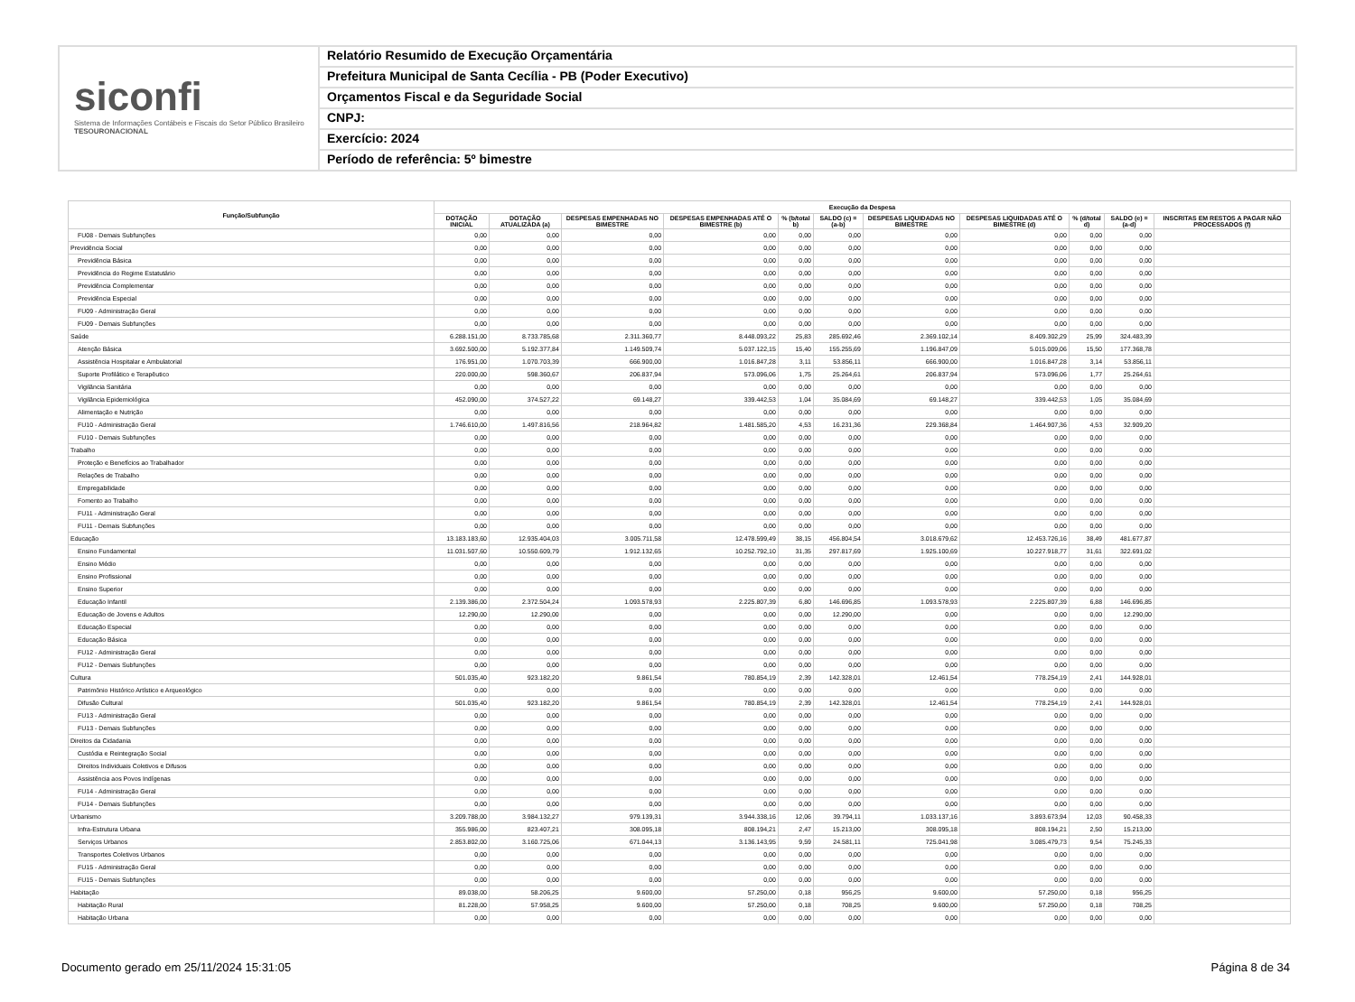siconfi
Sistema de Informações Contábeis e Fiscais do Setor Público Brasileiro
TESOURONACIONAL
Relatório Resumido de Execução Orçamentária
Prefeitura Municipal de Santa Cecília - PB (Poder Executivo)
Orçamentos Fiscal e da Seguridade Social
CNPJ:
Exercício: 2024
Período de referência: 5º bimestre
| Função/Subfunção | Execução da Despesa | | | | | | | | | | |
| --- | --- | --- | --- | --- | --- | --- | --- | --- | --- | --- | --- |
| | DOTAÇÃO INICIAL | DOTAÇÃO ATUALIZADA (a) | DESPESAS EMPENHADAS NO BIMESTRE | DESPESAS EMPENHADAS ATÉ O BIMESTRE (b) | % (b/total b) | SALDO (c) = (a-b) | DESPESAS LIQUIDADAS NO BIMESTRE | DESPESAS LIQUIDADAS ATÉ O BIMESTRE (d) | % (d/total d) | SALDO (e) = (a-d) | INSCRITAS EM RESTOS A PAGAR NÃO PROCESSADOS (f) |
| FU08 - Demais Subfunções | 0,00 | 0,00 | 0,00 | 0,00 | 0,00 | 0,00 | 0,00 | 0,00 | 0,00 | 0,00 | |
| Previdência Social | 0,00 | 0,00 | 0,00 | 0,00 | 0,00 | 0,00 | 0,00 | 0,00 | 0,00 | 0,00 | |
| Previdência Básica | 0,00 | 0,00 | 0,00 | 0,00 | 0,00 | 0,00 | 0,00 | 0,00 | 0,00 | 0,00 | |
| Previdência do Regime Estatutário | 0,00 | 0,00 | 0,00 | 0,00 | 0,00 | 0,00 | 0,00 | 0,00 | 0,00 | 0,00 | |
| Previdência Complementar | 0,00 | 0,00 | 0,00 | 0,00 | 0,00 | 0,00 | 0,00 | 0,00 | 0,00 | 0,00 | |
| Previdência Especial | 0,00 | 0,00 | 0,00 | 0,00 | 0,00 | 0,00 | 0,00 | 0,00 | 0,00 | 0,00 | |
| FU09 - Administração Geral | 0,00 | 0,00 | 0,00 | 0,00 | 0,00 | 0,00 | 0,00 | 0,00 | 0,00 | 0,00 | |
| FU09 - Demais Subfunções | 0,00 | 0,00 | 0,00 | 0,00 | 0,00 | 0,00 | 0,00 | 0,00 | 0,00 | 0,00 | |
| Saúde | 6.288.151,00 | 8.733.785,68 | 2.311.360,77 | 8.448.093,22 | 25,83 | 285.692,46 | 2.369.102,14 | 8.409.302,29 | 25,99 | 324.483,39 | |
| Atenção Básica | 3.692.500,00 | 5.192.377,84 | 1.149.509,74 | 5.037.122,15 | 15,40 | 155.255,69 | 1.196.847,09 | 5.015.009,06 | 15,50 | 177.368,78 | |
| Assistência Hospitalar e Ambulatorial | 176.951,00 | 1.070.703,39 | 666.900,00 | 1.016.847,28 | 3,11 | 53.856,11 | 666.900,00 | 1.016.847,28 | 3,14 | 53.856,11 | |
| Suporte Profilático e Terapêutico | 220.000,00 | 598.360,67 | 206.837,94 | 573.096,06 | 1,75 | 25.264,61 | 206.837,94 | 573.096,06 | 1,77 | 25.264,61 | |
| Vigilância Sanitária | 0,00 | 0,00 | 0,00 | 0,00 | 0,00 | 0,00 | 0,00 | 0,00 | 0,00 | 0,00 | |
| Vigilância Epidemiológica | 452.090,00 | 374.527,22 | 69.148,27 | 339.442,53 | 1,04 | 35.084,69 | 69.148,27 | 339.442,53 | 1,05 | 35.084,69 | |
| Alimentação e Nutrição | 0,00 | 0,00 | 0,00 | 0,00 | 0,00 | 0,00 | 0,00 | 0,00 | 0,00 | 0,00 | |
| FU10 - Administração Geral | 1.746.610,00 | 1.497.816,56 | 218.964,82 | 1.481.585,20 | 4,53 | 16.231,36 | 229.368,84 | 1.464.907,36 | 4,53 | 32.909,20 | |
| FU10 - Demais Subfunções | 0,00 | 0,00 | 0,00 | 0,00 | 0,00 | 0,00 | 0,00 | 0,00 | 0,00 | 0,00 | |
| Trabalho | 0,00 | 0,00 | 0,00 | 0,00 | 0,00 | 0,00 | 0,00 | 0,00 | 0,00 | 0,00 | |
| Proteção e Benefícios ao Trabalhador | 0,00 | 0,00 | 0,00 | 0,00 | 0,00 | 0,00 | 0,00 | 0,00 | 0,00 | 0,00 | |
| Relações de Trabalho | 0,00 | 0,00 | 0,00 | 0,00 | 0,00 | 0,00 | 0,00 | 0,00 | 0,00 | 0,00 | |
| Empregabilidade | 0,00 | 0,00 | 0,00 | 0,00 | 0,00 | 0,00 | 0,00 | 0,00 | 0,00 | 0,00 | |
| Fomento ao Trabalho | 0,00 | 0,00 | 0,00 | 0,00 | 0,00 | 0,00 | 0,00 | 0,00 | 0,00 | 0,00 | |
| FU11 - Administração Geral | 0,00 | 0,00 | 0,00 | 0,00 | 0,00 | 0,00 | 0,00 | 0,00 | 0,00 | 0,00 | |
| FU11 - Demais Subfunções | 0,00 | 0,00 | 0,00 | 0,00 | 0,00 | 0,00 | 0,00 | 0,00 | 0,00 | 0,00 | |
| Educação | 13.183.183,60 | 12.935.404,03 | 3.005.711,58 | 12.478.599,49 | 38,15 | 456.804,54 | 3.018.679,62 | 12.453.726,16 | 38,49 | 481.677,87 | |
| Ensino Fundamental | 11.031.507,60 | 10.550.609,79 | 1.912.132,65 | 10.252.792,10 | 31,35 | 297.817,69 | 1.925.100,69 | 10.227.918,77 | 31,61 | 322.691,02 | |
| Ensino Médio | 0,00 | 0,00 | 0,00 | 0,00 | 0,00 | 0,00 | 0,00 | 0,00 | 0,00 | 0,00 | |
| Ensino Profissional | 0,00 | 0,00 | 0,00 | 0,00 | 0,00 | 0,00 | 0,00 | 0,00 | 0,00 | 0,00 | |
| Ensino Superior | 0,00 | 0,00 | 0,00 | 0,00 | 0,00 | 0,00 | 0,00 | 0,00 | 0,00 | 0,00 | |
| Educação Infantil | 2.139.386,00 | 2.372.504,24 | 1.093.578,93 | 2.225.807,39 | 6,80 | 146.696,85 | 1.093.578,93 | 2.225.807,39 | 6,88 | 146.696,85 | |
| Educação de Jovens e Adultos | 12.290,00 | 12.290,00 | 0,00 | 0,00 | 0,00 | 12.290,00 | 0,00 | 0,00 | 0,00 | 12.290,00 | |
| Educação Especial | 0,00 | 0,00 | 0,00 | 0,00 | 0,00 | 0,00 | 0,00 | 0,00 | 0,00 | 0,00 | |
| Educação Básica | 0,00 | 0,00 | 0,00 | 0,00 | 0,00 | 0,00 | 0,00 | 0,00 | 0,00 | 0,00 | |
| FU12 - Administração Geral | 0,00 | 0,00 | 0,00 | 0,00 | 0,00 | 0,00 | 0,00 | 0,00 | 0,00 | 0,00 | |
| FU12 - Demais Subfunções | 0,00 | 0,00 | 0,00 | 0,00 | 0,00 | 0,00 | 0,00 | 0,00 | 0,00 | 0,00 | |
| Cultura | 501.035,40 | 923.182,20 | 9.861,54 | 780.854,19 | 2,39 | 142.328,01 | 12.461,54 | 778.254,19 | 2,41 | 144.928,01 | |
| Patrimônio Histórico Artístico e Arqueológico | 0,00 | 0,00 | 0,00 | 0,00 | 0,00 | 0,00 | 0,00 | 0,00 | 0,00 | 0,00 | |
| Difusão Cultural | 501.035,40 | 923.182,20 | 9.861,54 | 780.854,19 | 2,39 | 142.328,01 | 12.461,54 | 778.254,19 | 2,41 | 144.928,01 | |
| FU13 - Administração Geral | 0,00 | 0,00 | 0,00 | 0,00 | 0,00 | 0,00 | 0,00 | 0,00 | 0,00 | 0,00 | |
| FU13 - Demais Subfunções | 0,00 | 0,00 | 0,00 | 0,00 | 0,00 | 0,00 | 0,00 | 0,00 | 0,00 | 0,00 | |
| Direitos da Cidadania | 0,00 | 0,00 | 0,00 | 0,00 | 0,00 | 0,00 | 0,00 | 0,00 | 0,00 | 0,00 | |
| Custódia e Reintegração Social | 0,00 | 0,00 | 0,00 | 0,00 | 0,00 | 0,00 | 0,00 | 0,00 | 0,00 | 0,00 | |
| Direitos Individuais Coletivos e Difusos | 0,00 | 0,00 | 0,00 | 0,00 | 0,00 | 0,00 | 0,00 | 0,00 | 0,00 | 0,00 | |
| Assistência aos Povos Indígenas | 0,00 | 0,00 | 0,00 | 0,00 | 0,00 | 0,00 | 0,00 | 0,00 | 0,00 | 0,00 | |
| FU14 - Administração Geral | 0,00 | 0,00 | 0,00 | 0,00 | 0,00 | 0,00 | 0,00 | 0,00 | 0,00 | 0,00 | |
| FU14 - Demais Subfunções | 0,00 | 0,00 | 0,00 | 0,00 | 0,00 | 0,00 | 0,00 | 0,00 | 0,00 | 0,00 | |
| Urbanismo | 3.209.788,00 | 3.984.132,27 | 979.139,31 | 3.944.338,16 | 12,06 | 39.794,11 | 1.033.137,16 | 3.893.673,94 | 12,03 | 90.458,33 | |
| Infra-Estrutura Urbana | 355.986,00 | 823.407,21 | 308.095,18 | 808.194,21 | 2,47 | 15.213,00 | 308.095,18 | 808.194,21 | 2,50 | 15.213,00 | |
| Serviços Urbanos | 2.853.802,00 | 3.160.725,06 | 671.044,13 | 3.136.143,95 | 9,59 | 24.581,11 | 725.041,98 | 3.085.479,73 | 9,54 | 75.245,33 | |
| Transportes Coletivos Urbanos | 0,00 | 0,00 | 0,00 | 0,00 | 0,00 | 0,00 | 0,00 | 0,00 | 0,00 | 0,00 | |
| FU15 - Administração Geral | 0,00 | 0,00 | 0,00 | 0,00 | 0,00 | 0,00 | 0,00 | 0,00 | 0,00 | 0,00 | |
| FU15 - Demais Subfunções | 0,00 | 0,00 | 0,00 | 0,00 | 0,00 | 0,00 | 0,00 | 0,00 | 0,00 | 0,00 | |
| Habitação | 89.038,00 | 58.206,25 | 9.600,00 | 57.250,00 | 0,18 | 956,25 | 9.600,00 | 57.250,00 | 0,18 | 956,25 | |
| Habitação Rural | 81.228,00 | 57.958,25 | 9.600,00 | 57.250,00 | 0,18 | 708,25 | 9.600,00 | 57.250,00 | 0,18 | 708,25 | |
| Habitação Urbana | 0,00 | 0,00 | 0,00 | 0,00 | 0,00 | 0,00 | 0,00 | 0,00 | 0,00 | 0,00 | |
Documento gerado em 25/11/2024 15:31:05 Página 8 de 34